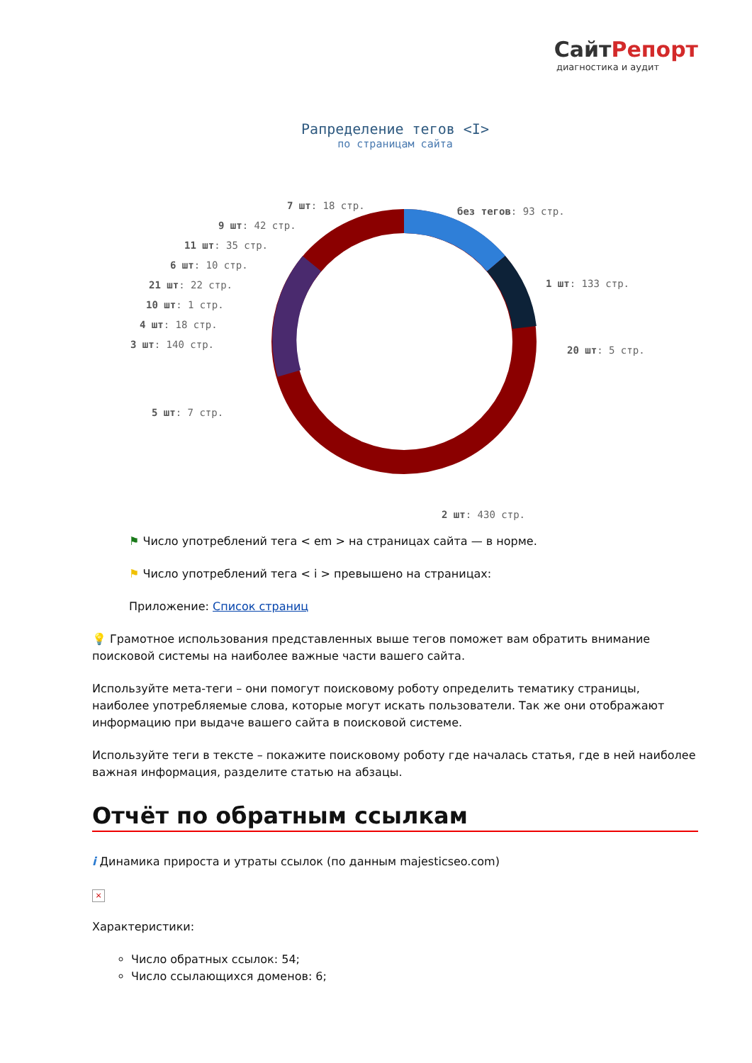СайтРепорт
диагностика и аудит
Рапределение тегов <I>
по страницам сайта
7 шт: 18 стр. без тегов: 93 стр.
9 шт: 42 стр.
11 шт: 35 стр.
6 шт: 10 стр.
21 шт: 22 стр. 1 шт: 133 стр.
10 шт: 1 стр.
4 шт: 18 стр.
3 шт: 140 стр. 20 шт: 5 стр.
5 шт: 7 стр.
2 шт: 430 стр.
⚑ Число употреблений тега < em > на страницах сайта — в норме.
⚑ Число употреблений тега < i > превышено на страницах:
Приложение: Список страниц
💡 Грамотное использования представленных выше тегов поможет вам обратить внимание поисковой системы на наиболее важные части вашего сайта.
Используйте мета-теги – они помогут поисковому роботу определить тематику страницы, наиболее употребляемые слова, которые могут искать пользователи. Так же они отображают информацию при выдаче вашего сайта в поисковой системе.
Используйте теги в тексте – покажите поисковому роботу где началась статья, где в ней наиболее важная информация, разделите статью на абзацы.
Отчёт по обратным ссылкам
i Динамика прироста и утраты ссылок (по данным majesticseo.com)
×
Характеристики:
Число обратных ссылок: 54;
Число ссылающихся доменов: 6;